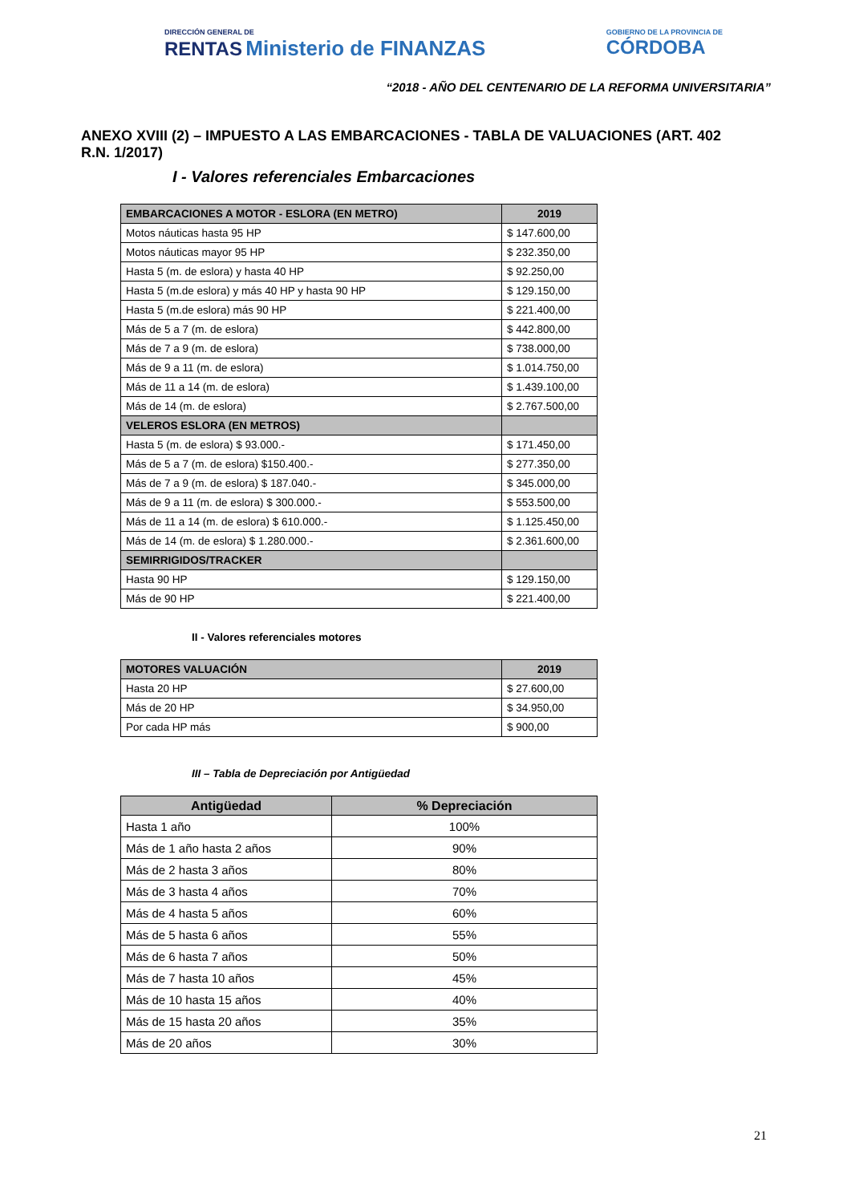DIRECCIÓN GENERAL DE
RENTAS Ministerio de FINANZAS
GOBIERNO DE LA PROVINCIA DE
CÓRDOBA
“2018 - AÑO DEL CENTENARIO DE LA REFORMA UNIVERSITARIA”
ANEXO XVIII (2) – IMPUESTO A LAS EMBARCACIONES - TABLA DE VALUACIONES (ART. 402 R.N. 1/2017)
I - Valores referenciales Embarcaciones
| EMBARCACIONES A MOTOR - ESLORA (EN METRO) | 2019 |
| --- | --- |
| Motos náuticas hasta 95 HP | $ 147.600,00 |
| Motos náuticas mayor 95 HP | $ 232.350,00 |
| Hasta 5 (m. de eslora) y hasta 40 HP | $ 92.250,00 |
| Hasta 5 (m.de eslora) y más 40 HP y hasta 90 HP | $ 129.150,00 |
| Hasta 5 (m.de eslora) más 90 HP | $ 221.400,00 |
| Más de 5 a 7 (m. de eslora) | $ 442.800,00 |
| Más de 7 a 9 (m. de eslora) | $ 738.000,00 |
| Más de 9 a 11 (m. de eslora) | $ 1.014.750,00 |
| Más de 11 a 14 (m. de eslora) | $ 1.439.100,00 |
| Más de 14 (m. de eslora) | $ 2.767.500,00 |
| VELEROS ESLORA (EN METROS) | |
| Hasta 5 (m. de eslora) $ 93.000.- | $ 171.450,00 |
| Más de 5 a 7 (m. de eslora) $150.400.- | $ 277.350,00 |
| Más de 7 a 9 (m. de eslora) $ 187.040.- | $ 345.000,00 |
| Más de 9 a 11 (m. de eslora) $ 300.000.- | $ 553.500,00 |
| Más de 11 a 14 (m. de eslora) $ 610.000.- | $ 1.125.450,00 |
| Más de 14 (m. de eslora) $ 1.280.000.- | $ 2.361.600,00 |
| SEMIRRIGIDOS/TRACKER | |
| Hasta 90 HP | $ 129.150,00 |
| Más de 90 HP | $ 221.400,00 |
II - Valores referenciales motores
| MOTORES VALUACIÓN | 2019 |
| --- | --- |
| Hasta 20 HP | $ 27.600,00 |
| Más de 20 HP | $ 34.950,00 |
| Por cada HP más | $ 900,00 |
III – Tabla de Depreciación por Antigüedad
| Antigüedad | % Depreciación |
| --- | --- |
| Hasta 1 año | 100% |
| Más de 1 año hasta 2 años | 90% |
| Más de 2 hasta 3 años | 80% |
| Más de 3 hasta 4 años | 70% |
| Más de 4 hasta 5 años | 60% |
| Más de 5 hasta 6 años | 55% |
| Más de 6 hasta 7 años | 50% |
| Más de 7 hasta 10 años | 45% |
| Más de 10 hasta 15 años | 40% |
| Más de 15 hasta 20 años | 35% |
| Más de 20 años | 30% |
21